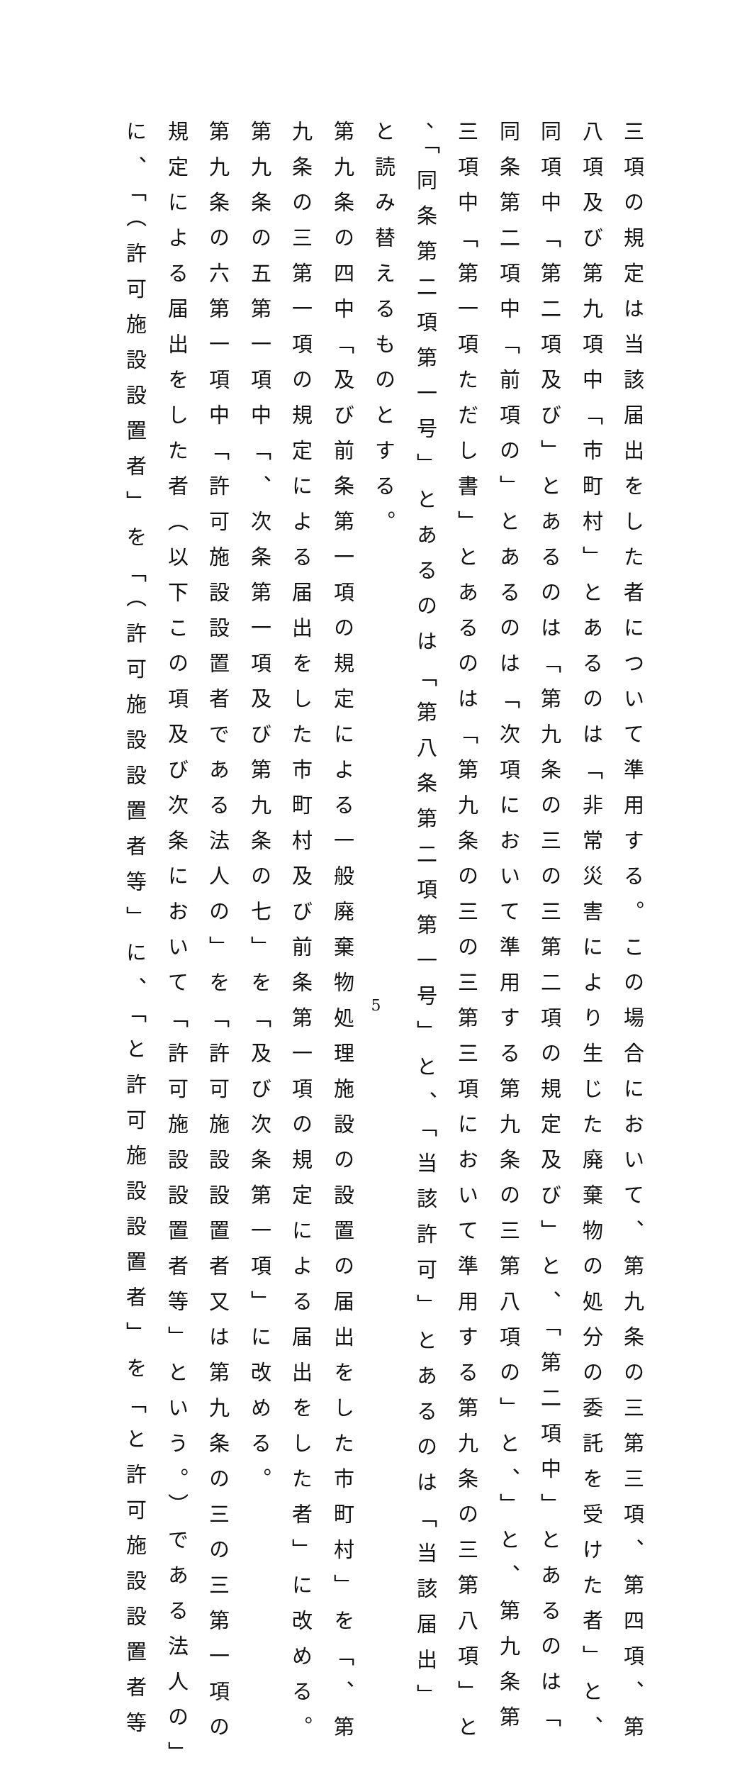三項の規定は当該届出をした者について準用する。この場合において、第九条の三第三項、第四項、第
八項及び第九項中「市町村」とあるのは「非常災害により生じた廃棄物の処分の委託を受けた者」と、
同項中「第二項及び」とあるのは「第九条の三の三第二項の規定及び」と、「第二項中」とあるのは「
同条第二項中「前項の」とあるのは「次項において準用する第九条の三第八項の」と、」と、第九条第
三項中「第一項ただし書」とあるのは「第九条の三の三第三項において準用する第九条の三第八項」と
、「同条第二項第一号」とあるのは「第八条第二項第一号」と、「当該許可」とあるのは「当該届出」
と読み替えるものとする。
第九条の四中「及び前条第一項の規定による一般廃棄物処理施設の設置の届出をした市町村」を「、第
九条の三第一項の規定による届出をした市町村及び前条第一項の規定による届出をした者」に改める。
第九条の五第一項中「、次条第一項及び第九条の七」を「及び次条第一項」に改める。
第九条の六第一項中「許可施設設置者である法人の」を「許可施設設置者又は第九条の三の三第一項の
規定による届出をした者（以下この項及び次条において「許可施設設置者等」という。）である法人の」
に、「（許可施設設置者」を「（許可施設設置者等」に、「と許可施設設置者」を「と許可施設設置者等
5